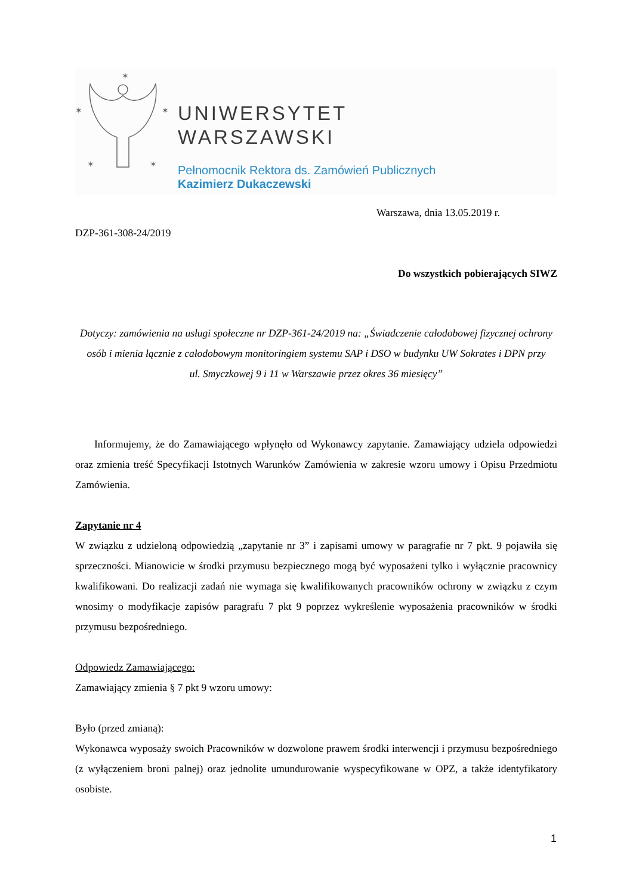✶
✶
✶
✶
✶
UNIWERSYTET
WARSZAWSKI
Pełnomocnik Rektora ds. Zamówień Publicznych
Kazimierz Dukaczewski
Warszawa, dnia 13.05.2019 r.
DZP-361-308-24/2019
Do wszystkich pobierających SIWZ
Dotyczy: zamówienia na usługi społeczne nr DZP-361-24/2019 na: „Świadczenie całodobowej fizycznej ochrony osób i mienia łącznie z całodobowym monitoringiem systemu SAP i DSO w budynku UW Sokrates i DPN przy
ul. Smyczkowej 9 i 11 w Warszawie przez okres 36 miesięcy”
Informujemy, że do Zamawiającego wpłynęło od Wykonawcy zapytanie. Zamawiający udziela odpowiedzi oraz zmienia treść Specyfikacji Istotnych Warunków Zamówienia w zakresie wzoru umowy i Opisu Przedmiotu Zamówienia.
Zapytanie nr 4
W związku z udzieloną odpowiedzią „zapytanie nr 3” i zapisami umowy w paragrafie nr 7 pkt. 9 pojawiła się sprzeczności. Mianowicie w środki przymusu bezpiecznego mogą być wyposażeni tylko i wyłącznie pracownicy kwalifikowani. Do realizacji zadań nie wymaga się kwalifikowanych pracowników ochrony w związku z czym wnosimy o modyfikacje zapisów paragrafu 7 pkt 9 poprzez wykreślenie wyposażenia pracowników w środki przymusu bezpośredniego.
Odpowiedz Zamawiającego:
Zamawiający zmienia § 7 pkt 9 wzoru umowy:
Było (przed zmianą):
Wykonawca wyposaży swoich Pracowników w dozwolone prawem środki interwencji i przymusu bezpośredniego (z wyłączeniem broni palnej) oraz jednolite umundurowanie wyspecyfikowane w OPZ, a także identyfikatory osobiste.
1